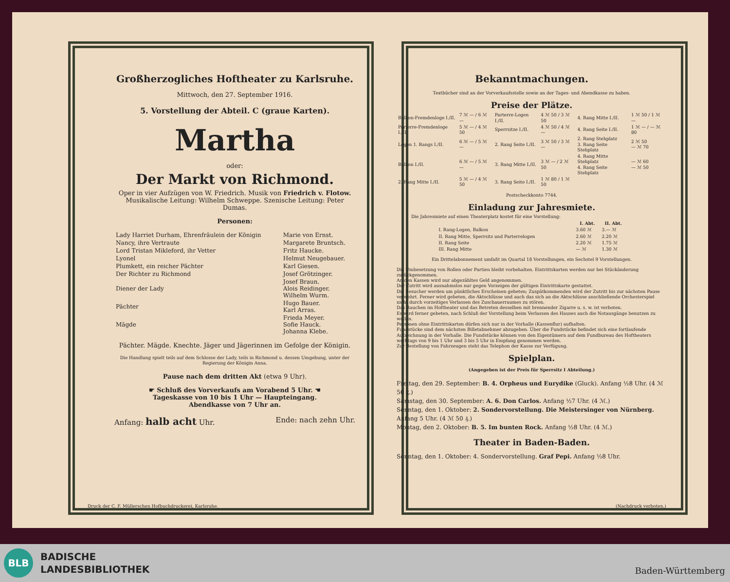Großherzogliches Hoftheater zu Karlsruhe.
Mittwoch, den 27. September 1916.
5. Vorstellung der Abteil. C (graue Karten).
Martha
oder:
Der Markt von Richmond.
Oper in vier Aufzügen von W. Friedrich. Musik von Friedrich v. Flotow.
Musikalische Leitung: Wilhelm Schweppe. Szenische Leitung: Peter Dumas.
Personen:
| Lady Harriet Durham, Ehrenfräulein der Königin | Marie von Ernst. |
| Nancy, ihre Vertraute | Margarete Bruntsch. |
| Lord Tristan Mikleford, ihr Vetter | Fritz Haucke. |
| Lyonel | Helmut Neugebauer. |
| Plumkett, ein reicher Pächter | Karl Giesen. |
| Der Richter zu Richmond | Josef Grötzinger. |
| Diener der Lady | Josef Braun. Alois Reidinger. Wilhelm Wurm. |
| Pächter | Hugo Bauer. Karl Arras. |
| Mägde | Frieda Meyer. Sofie Hauck. Johanna Klebe. |
Pächter. Mägde. Knechte. Jäger und Jägerinnen im Gefolge der Königin.
Die Handlung spielt teils auf dem Schlosse der Lady, teils in Richmond u. dessen Umgebung, unter der Regierung der Königin Anna.
Pause nach dem dritten Akt (etwa 9 Uhr).
☛ Schluß des Vorverkaufs am Vorabend 5 Uhr. ☚
Tageskasse von 10 bis 1 Uhr — Haupteingang.
Abendkasse von 7 Uhr an.
Anfang: halb acht Uhr. Ende: nach zehn Uhr.
Bekanntmachungen.
Textbücher sind an der Vorverkaufsstelle sowie an der Tages- und Abendkasse zu haben.
Preise der Plätze.
| Balkon-Fremdenloge I./II. | 7 ℳ — / 6 ℳ — | Parterre-Logen I./II. | 4 ℳ 50 / 3 ℳ 50 | 4. Rang Mitte I./II. | 1 ℳ 50 / 1 ℳ — |
| Parterre-Fremdenloge I./II. | 5 ℳ — / 4 ℳ 50 | Sperrsitze I./II. | 4 ℳ 50 / 4 ℳ — | 4. Rang Seite I./II. | 1 ℳ — / — ℳ 80 |
| Logen 1. Rangs I./II. | 6 ℳ — / 5 ℳ — | 2. Rang Seite I./II. | 3 ℳ 50 / 3 ℳ — | 2. Rang Stehplatz 3. Rang Seite Stehplatz | 2 ℳ 50 — ℳ 70 |
| Balkon I./II. | 6 ℳ — / 5 ℳ — | 3. Rang Mitte I./II. | 3 ℳ — / 2 ℳ 50 | 4. Rang Mitte Stehplatz 4. Rang Seite Stehplatz | — ℳ 60 — ℳ 50 |
| 2. Rang Mitte I./II. | 5 ℳ — / 4 ℳ 50 | 3. Rang Seite I./II. | 1 ℳ 80 / 1 ℳ 50 | | |
Postscheckkonto 7744.
Einladung zur Jahresmiete.
Die Jahresmiete auf einen Theaterplatz kostet für eine Vorstellung:
| | I. Abt. | II. Abt. |
| --- | --- | --- |
| I. Rang-Logen, Balkon | 3.60 ℳ | 3.— ℳ |
| II. Rang Mitte, Sperrsitz und Parterrelogen | 2.60 ℳ | 2.20 ℳ |
| II. Rang Seite | 2.20 ℳ | 1.75 ℳ |
| III. Rang Mitte | — ℳ | 1.30 ℳ |
Ein Drittelabonnement umfaßt im Quartal 18 Vorstellungen, ein Sechstel 9 Vorstellungen.
Die Umbesetzung von Rollen oder Partien bleibt vorbehalten. Eintrittskarten werden nur bei Stückänderung zurückgenommen.
An den Kassen wird nur abgezähltes Geld angenommen.
Der Zutritt wird ausnahmslos nur gegen Vorzeigen der gültigen Eintrittskarte gestattet.
Die Besucher werden um pünktliches Erscheinen gebeten; Zuspätkommenden wird der Zutritt bis zur nächsten Pause verwehrt. Ferner wird gebeten, die Aktschlüsse und auch das sich an die Aktschlüsse anschließende Orchesterspiel nicht durch vorzeitiges Verlassen des Zuschauerraumes zu stören.
Das Rauchen im Hoftheater und das Betreten desselben mit brennender Zigarre u. s. w. ist verboten.
Es wird ferner gebeten, nach Schluß der Vorstellung beim Verlassen des Hauses auch die Notausgänge benutzen zu wollen.
Personen ohne Eintrittskarten dürfen sich nur in der Vorhalle (Kassenflur) aufhalten.
Fundstücke sind dem nächsten Billetabnehmer abzugeben. Über die Fundstücke befindet sich eine fortlaufende Aufzeichnung in der Vorhalle. Die Fundstücke können von den Eigentümern auf dem Fundbureau des Hoftheaters werktags von 9 bis 1 Uhr und 3 bis 5 Uhr in Empfang genommen werden.
Zur Bestellung von Fahrzeugen steht das Telephon der Kasse zur Verfügung.
Spielplan.
(Angegeben ist der Preis für Sperrsitz I Abteilung.)
Freitag, den 29. September: B. 4. Orpheus und Eurydike (Gluck). Anfang ½8 Uhr. (4 ℳ 50 ₰.)
Samstag, den 30. September: A. 6. Don Carlos. Anfang ½7 Uhr. (4 ℳ.)
Sonntag, den 1. Oktober: 2. Sondervorstellung. Die Meistersinger von Nürnberg. Anfang 5 Uhr. (4 ℳ 50 ₰.)
Montag, den 2. Oktober: B. 5. Im bunten Rock. Anfang ½8 Uhr. (4 ℳ.)
Theater in Baden-Baden.
Sonntag, den 1. Oktober: 4. Sondervorstellung. Graf Pepi. Anfang ½8 Uhr.
Druck der C. F. Müllerschen Hofbuchdruckerei, Karlsruhe.
(Nachdruck verboten.)
BLB
BADISCHE
LANDESBIBLIOTHEK
Baden-Württemberg